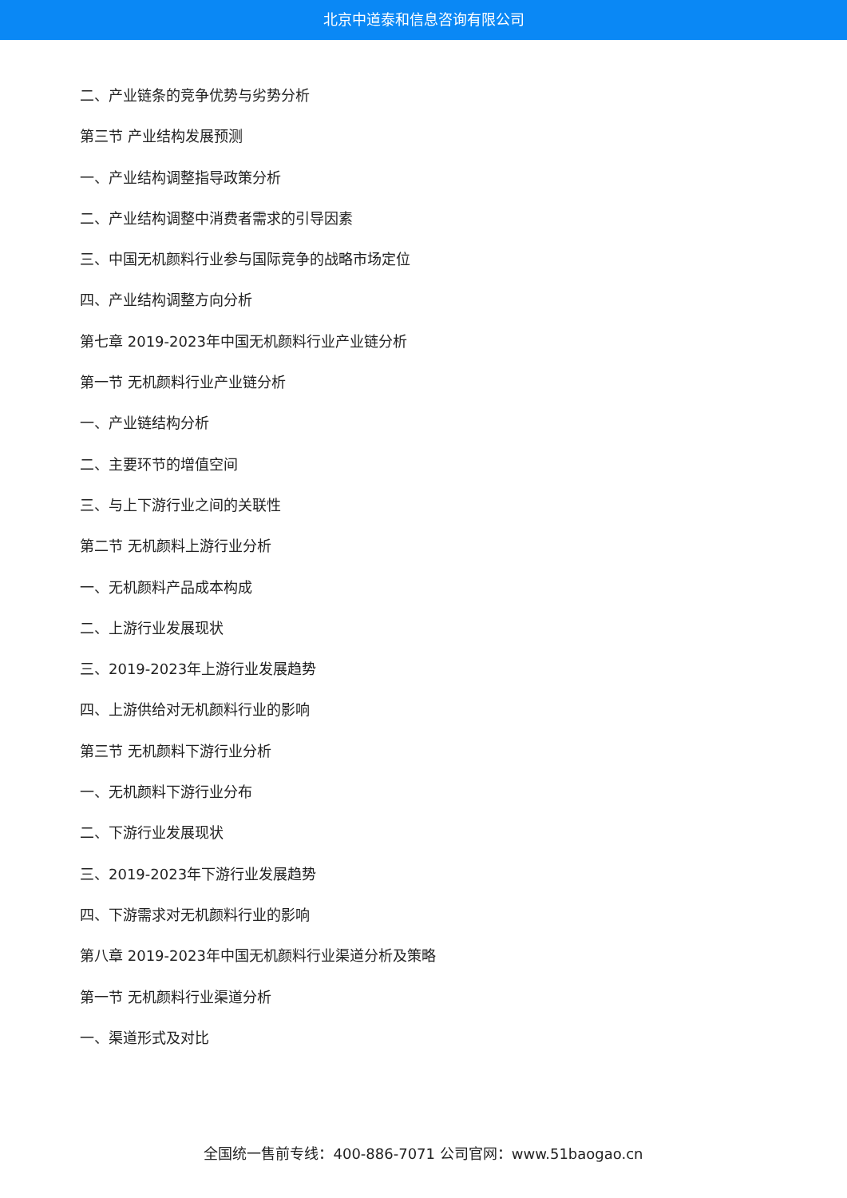北京中道泰和信息咨询有限公司
二、产业链条的竞争优势与劣势分析
第三节 产业结构发展预测
一、产业结构调整指导政策分析
二、产业结构调整中消费者需求的引导因素
三、中国无机颜料行业参与国际竞争的战略市场定位
四、产业结构调整方向分析
第七章 2019-2023年中国无机颜料行业产业链分析
第一节 无机颜料行业产业链分析
一、产业链结构分析
二、主要环节的增值空间
三、与上下游行业之间的关联性
第二节 无机颜料上游行业分析
一、无机颜料产品成本构成
二、上游行业发展现状
三、2019-2023年上游行业发展趋势
四、上游供给对无机颜料行业的影响
第三节 无机颜料下游行业分析
一、无机颜料下游行业分布
二、下游行业发展现状
三、2019-2023年下游行业发展趋势
四、下游需求对无机颜料行业的影响
第八章 2019-2023年中国无机颜料行业渠道分析及策略
第一节 无机颜料行业渠道分析
一、渠道形式及对比
全国统一售前专线：400-886-7071 公司官网：www.51baogao.cn